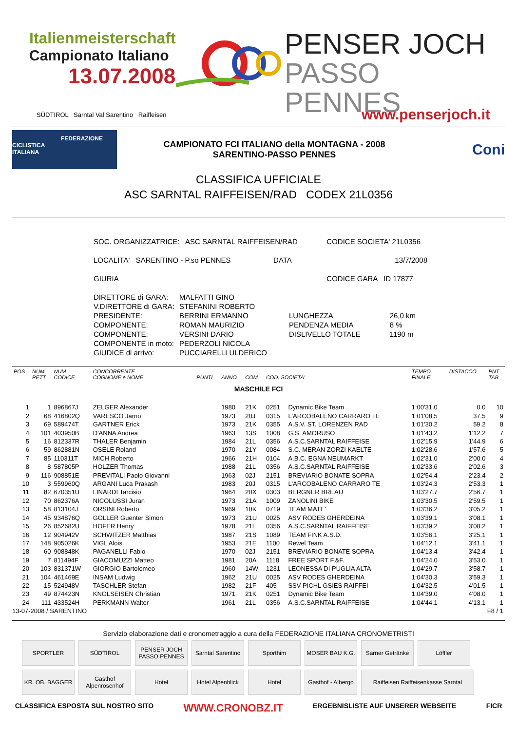Italienmeisterschaft
Campionato Italiano
13.07.2008
PENSER JOCH
PASSO PENNES
SÜDTIROL Sarntal Val Sarentino Raiffeisen www.penserjoch.it
FEDERAZIONE
CICLISTICA
ITALIANA
CAMPIONATO FCI ITALIANO della MONTAGNA - 2008
SARENTINO-PASSO PENNES
Coni
CLASSIFICA UFFICIALE
ASC SARNTAL RAIFFEISEN/RAD CODEX 21L0356
| SOC. ORGANIZZATRICE: ASC SARNTAL RAIFFEISEN/RAD | CODICE SOCIETA' 21L0356 |
| LOCALITA' SARENTINO - P.so PENNES DATA | 13/7/2008 |
| GIURIA | CODICE GARA ID 17877 |
| DIRETTORE di GARA: | MALFATTI GINO | | |
| V.DIRETTORE di GARA: | STEFANINI ROBERTO | | |
| PRESIDENTE: | BERRINI ERMANNO | LUNGHEZZA | 26,0 km |
| COMPONENTE: | ROMAN MAURIZIO | PENDENZA MEDIA | 8 % |
| COMPONENTE: | VERSINI DARIO | DISLIVELLO TOTALE | 1190 m |
| COMPONENTE in moto: | PEDERZOLI NICOLA | | |
| GIUDICE di arrivo: | PUCCIARELLI ULDERICO | | |
| POS | NUM PETT | NUM CODICE | CONCORRENTE COGNOME e NOME | PUNTI | ANNO | COM | COD. SOCIETA' | | TEMPO FINALE | DISTACCO | PNT TAB |
| --- | --- | --- | --- | --- | --- | --- | --- | --- | --- | --- | --- |
| MASCHILE FCI | | | | | | | | | | | |
| 1 | 1 | 896867J | ZELGER Alexander | | 1980 | 21K | 0251 | Dynamic Bike Team | 1:00'31.0 | 0.0 | 10 |
| 2 | 68 | 416802Q | VARESCO Jarno | | 1973 | 20J | 0315 | L'ARCOBALENO CARRARO TE | 1:01'08.5 | 37.5 | 9 |
| 3 | 69 | 589474T | GARTNER Erick | | 1973 | 21K | 0355 | A.S.V. ST. LORENZEN RAD | 1:01'30.2 | 59.2 | 8 |
| 4 | 101 | 403950B | D'ANNA Andrea | | 1963 | 13S | 1008 | G.S. AMORUSO | 1:01'43.2 | 1'12.2 | 7 |
| 5 | 16 | 812337R | THALER Benjamin | | 1984 | 21L | 0356 | A.S.C.SARNTAL RAIFFEISE | 1:02'15.9 | 1'44.9 | 6 |
| 6 | 59 | 862881N | OSELE Roland | | 1970 | 21Y | 0084 | S.C. MERAN ZORZI KAELTE | 1:02'28.6 | 1'57.6 | 5 |
| 7 | 85 | 110311T | MICH Roberto | | 1966 | 21H | 0104 | A.B.C. EGNA NEUMARKT | 1:02'31.0 | 2'00.0 | 4 |
| 8 | 8 | 587805P | HOLZER Thomas | | 1988 | 21L | 0356 | A.S.C.SARNTAL RAIFFEISE | 1:02'33.6 | 2'02.6 | 3 |
| 9 | 116 | 908851E | PREVITALI Paolo Giovanni | | 1963 | 02J | 2151 | BREVIARIO BONATE SOPRA | 1:02'54.4 | 2'23.4 | 2 |
| 10 | 3 | 559960Q | ARGANI Luca Prakash | | 1983 | 20J | 0315 | L'ARCOBALENO CARRARO TE | 1:03'24.3 | 2'53.3 | 1 |
| 11 | 82 | 670351U | LINARDI Tarcisio | | 1964 | 20X | 0303 | BERGNER BREAU | 1:03'27.7 | 2'56.7 | 1 |
| 12 | 70 | 862376A | NICOLUSSI Juran | | 1973 | 21A | 1009 | ZANOLINI BIKE | 1:03'30.5 | 2'59.5 | 1 |
| 13 | 58 | 813104J | ORSINI Roberto | | 1969 | 10K | 0719 | TEAM MATE' | 1:03'36.2 | 3'05.2 | 1 |
| 14 | 45 | 934876Q | GOLLER Guenter Simon | | 1973 | 21U | 0025 | ASV RODES GHERDEINA | 1:03'39.1 | 3'08.1 | 1 |
| 15 | 26 | 852682U | HOFER Henry | | 1978 | 21L | 0356 | A.S.C.SARNTAL RAIFFEISE | 1:03'39.2 | 3'08.2 | 1 |
| 16 | 12 | 904942V | SCHWITZER Matthias | | 1987 | 21S | 1089 | TEAM FINK A.S.D. | 1:03'56.1 | 3'25.1 | 1 |
| 17 | 148 | 905026K | VIGL Alois | | 1953 | 21E | 1100 | Rewel Team | 1:04'12.1 | 3'41.1 | 1 |
| 18 | 60 | 908848K | PAGANELLI Fabio | | 1970 | 02J | 2151 | BREVIARIO BONATE SOPRA | 1:04'13.4 | 3'42.4 | 1 |
| 19 | 7 | 811494F | GIACOMUZZI Matteo | | 1981 | 20A | 1118 | FREE SPORT F.&F. | 1:04'24.0 | 3'53.0 | 1 |
| 20 | 103 | 831371W | GIORGIO Bartolomeo | | 1960 | 14W | 1231 | LEONESSA DI PUGLIA ALTA | 1:04'29.7 | 3'58.7 | 1 |
| 21 | 104 | 461469E | INSAM Ludwig | | 1962 | 21U | 0025 | ASV RODES GHERDEINA | 1:04'30.3 | 3'59.3 | 1 |
| 22 | 15 | 524948V | TASCHLER Stefan | | 1982 | 21F | 405 | SSV PICHL GSIES RAIFFEI | 1:04'32.5 | 4'01.5 | 1 |
| 23 | 49 | 874423N | KNOLSEISEN Christian | | 1971 | 21K | 0251 | Dynamic Bike Team | 1:04'39.0 | 4'08.0 | 1 |
| 24 | 111 | 433524H | PERKMANN Walter | | 1961 | 21L | 0356 | A.S.C.SARNTAL RAIFFEISE | 1:04'44.1 | 4'13.1 | 1 |
| 13-07-2008 / SARENTINO | | | | | | F8 / 1 | | | | | |
Servizio elaborazione dati e cronometraggio a cura della FEDERAZIONE ITALIANA CRONOMETRISTI
SPORTLER
SÜDTIROL
PENSER JOCH PASSO PENNES
Sarntal Sarentino
Sporthim
MOSER BAU K.G.
Sarner Getränke
Löffler
KR. OB. BAGGER
Gasthof Alpenrosenhof
Hotel
Hotel Alpenblick
Hotel
Gasthof - Albergo
Raiffeisen Raiffeisenkasse Sarntal
CLASSIFICA ESPOSTA SUL NOSTRO SITO WWW.CRONOBZ.IT ERGEBNISLISTE AUF UNSERER WEBSEITE FICR